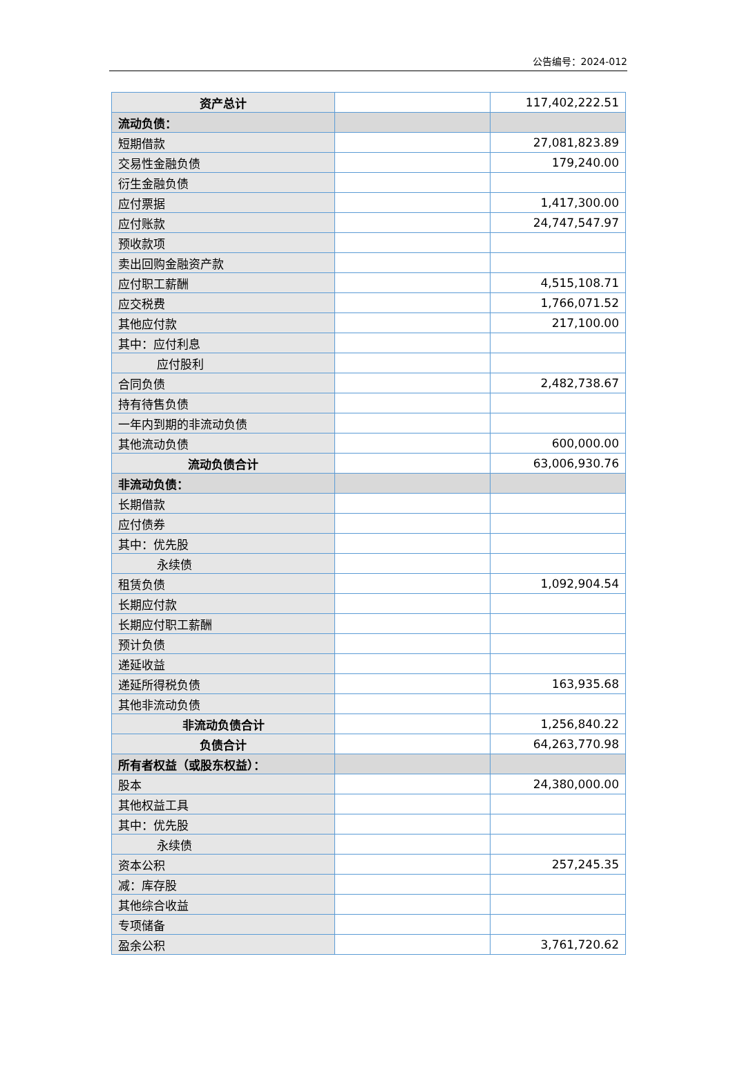公告编号：2024-012
| 资产总计 | | 117,402,222.51 |
| 流动负债： | | |
| 短期借款 | | 27,081,823.89 |
| 交易性金融负债 | | 179,240.00 |
| 衍生金融负债 | | |
| 应付票据 | | 1,417,300.00 |
| 应付账款 | | 24,747,547.97 |
| 预收款项 | | |
| 卖出回购金融资产款 | | |
| 应付职工薪酬 | | 4,515,108.71 |
| 应交税费 | | 1,766,071.52 |
| 其他应付款 | | 217,100.00 |
| 其中：应付利息 | | |
| 应付股利 | | |
| 合同负债 | | 2,482,738.67 |
| 持有待售负债 | | |
| 一年内到期的非流动负债 | | |
| 其他流动负债 | | 600,000.00 |
| 流动负债合计 | | 63,006,930.76 |
| 非流动负债： | | |
| 长期借款 | | |
| 应付债券 | | |
| 其中：优先股 | | |
| 永续债 | | |
| 租赁负债 | | 1,092,904.54 |
| 长期应付款 | | |
| 长期应付职工薪酬 | | |
| 预计负债 | | |
| 递延收益 | | |
| 递延所得税负债 | | 163,935.68 |
| 其他非流动负债 | | |
| 非流动负债合计 | | 1,256,840.22 |
| 负债合计 | | 64,263,770.98 |
| 所有者权益（或股东权益）： | | |
| 股本 | | 24,380,000.00 |
| 其他权益工具 | | |
| 其中：优先股 | | |
| 永续债 | | |
| 资本公积 | | 257,245.35 |
| 减：库存股 | | |
| 其他综合收益 | | |
| 专项储备 | | |
| 盈余公积 | | 3,761,720.62 |